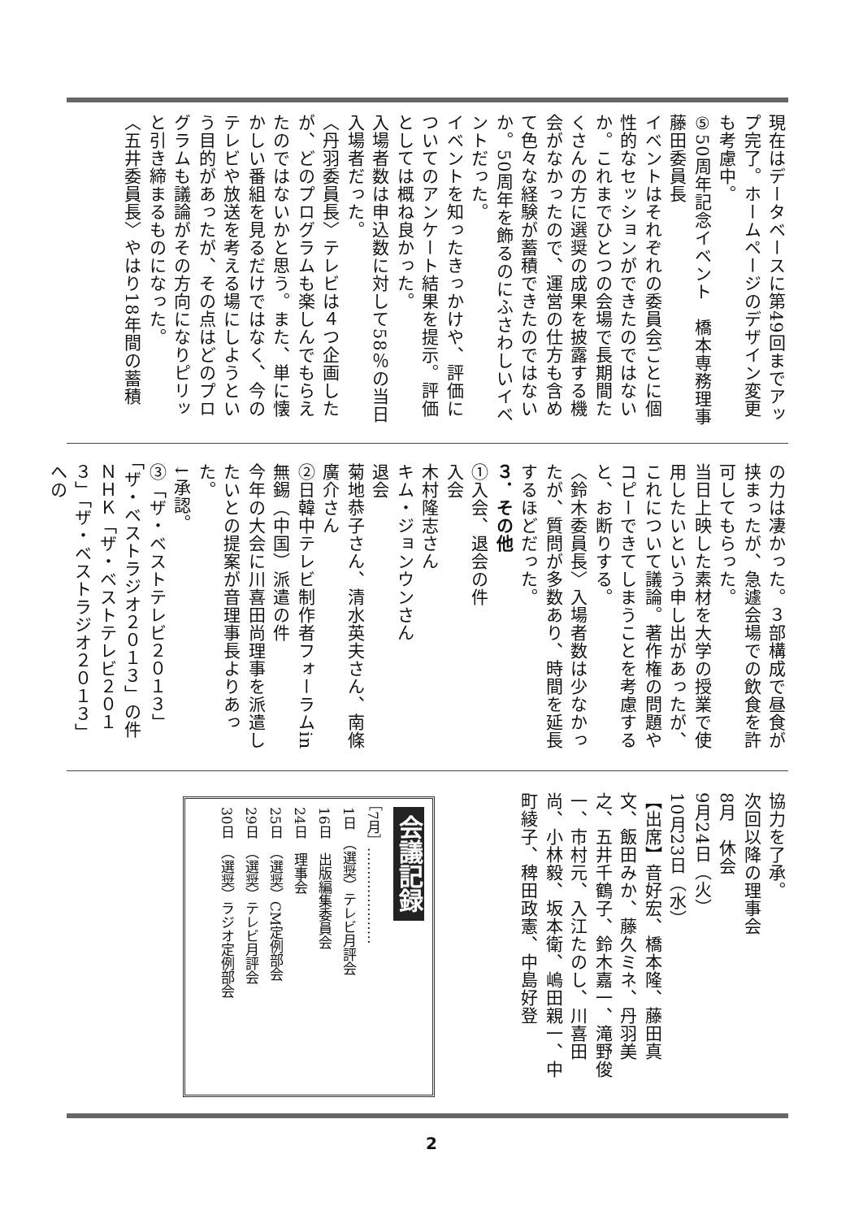現在はデータベースに第49回までアップ完了。ホームページのデザイン変更も考慮中。
⑤50周年記念イベント　橋本専務理事　藤田委員長
イベントはそれぞれの委員会ごとに個性的なセッションができたのではないか。これまでひとつの会場で長期間たくさんの方に選奨の成果を披露する機会がなかったので、運営の仕方も含めて色々な経験が蓄積できたのではないか。50周年を飾るのにふさわしいイベントだった。
イベントを知ったきっかけや、評価についてのアンケート結果を提示。評価としては概ね良かった。
入場者数は申込数に対して58％の当日入場者だった。
〈丹羽委員長〉テレビは４つ企画したが、どのプログラムも楽しんでもらえたのではないかと思う。また、単に懐かしい番組を見るだけではなく、今のテレビや放送を考える場にしようという目的があったが、その点はどのプログラムも議論がその方向になりピリッと引き締まるものになった。
〈五井委員長〉やはり18年間の蓄積
の力は凄かった。３部構成で昼食が挟まったが、急遽会場での飲食を許可してもらった。
当日上映した素材を大学の授業で使用したいという申し出があったが、これについて議論。著作権の問題やコピーできてしまうことを考慮すると、お断りする。
〈鈴木委員長〉入場者数は少なかったが、質問が多数あり、時間を延長するほどだった。
３．その他
①入会、退会の件
入会
木村隆志さん
キム・ジョンウンさん
退会
菊地恭子さん、清水英夫さん、南條廣介さん
②日韓中テレビ制作者フォーラムin無錫（中国）派遣の件
今年の大会に川喜田尚理事を派遣したいとの提案が音理事長よりあった。
↓承認。
③「ザ・ベストテレビ２０１３」「ザ・ベストラジオ２０１３」の件
ＮＨＫ「ザ・ベストテレビ２０１３」「ザ・ベストラジオ２０１３」への
協力を了承。
次回以降の理事会
8月　休会
9月24日（火）
10月23日（水）
【出席】音好宏、橋本隆、藤田真文、飯田みか、藤久ミネ、丹羽美之、五井千鶴子、鈴木嘉一、滝野俊一、市村元、入江たのし、川喜田尚、小林毅、坂本衛、嶋田親一、中町綾子、稗田政憲、中島好登
会議記録
［7月］…………………
1日　（選奨）テレビ月評会
16日　出版編集委員会
24日　理事会
25日　（選奨）CM定例部会
29日　（選奨）テレビ月評会
30日　（選奨）ラジオ定例部会
2